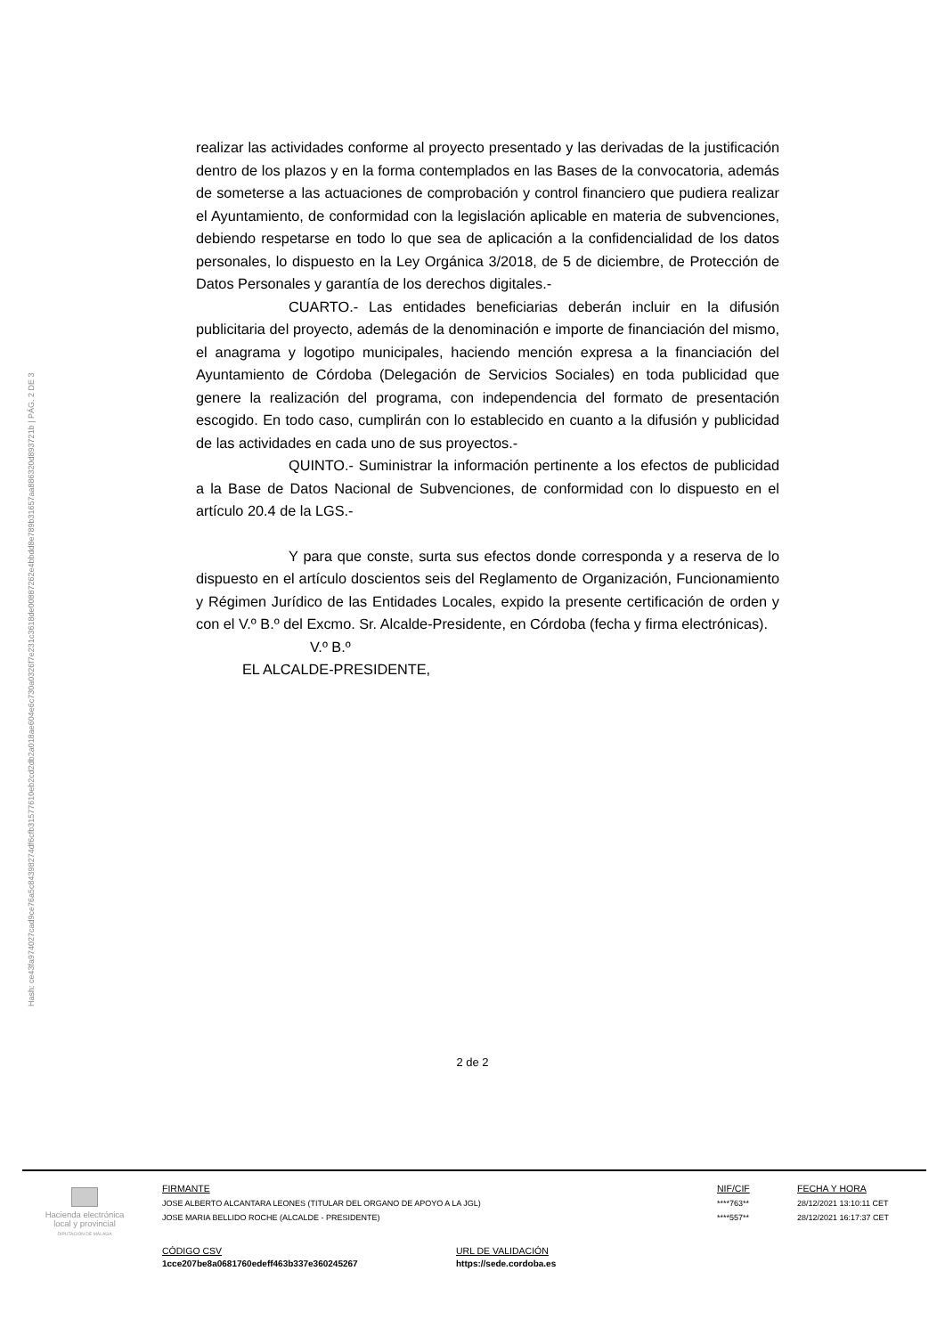Hash: ce43fa974027cad9ce76a5c84398274df6cfb31577610eb2cd2db2a018ae604e6c730a0326f7e231c3618de00887262e4bbdd8e789b31657aa886320d893721b | PÁG. 2 DE 3
realizar las actividades conforme al proyecto presentado y las derivadas de la justificación dentro de los plazos y en la forma contemplados en las Bases de la convocatoria, además de someterse a las actuaciones de comprobación y control financiero que pudiera realizar el Ayuntamiento, de conformidad con la legislación aplicable en materia de subvenciones, debiendo respetarse en todo lo que sea de aplicación a la confidencialidad de los datos personales, lo dispuesto en la Ley Orgánica 3/2018, de 5 de diciembre, de Protección de Datos Personales y garantía de los derechos digitales.-
CUARTO.- Las entidades beneficiarias deberán incluir en la difusión publicitaria del proyecto, además de la denominación e importe de financiación del mismo, el anagrama y logotipo municipales, haciendo mención expresa a la financiación del Ayuntamiento de Córdoba (Delegación de Servicios Sociales) en toda publicidad que genere la realización del programa, con independencia del formato de presentación escogido. En todo caso, cumplirán con lo establecido en cuanto a la difusión y publicidad de las actividades en cada uno de sus proyectos.-
QUINTO.- Suministrar la información pertinente a los efectos de publicidad a la Base de Datos Nacional de Subvenciones, de conformidad con lo dispuesto en el artículo 20.4 de la LGS.-
Y para que conste, surta sus efectos donde corresponda y a reserva de lo dispuesto en el artículo doscientos seis del Reglamento de Organización, Funcionamiento y Régimen Jurídico de las Entidades Locales, expido la presente certificación de orden y con el V.º B.º del Excmo. Sr. Alcalde-Presidente, en Córdoba (fecha y firma electrónicas).
V.º B.º
EL ALCALDE-PRESIDENTE,
2 de 2
Hacienda electrónica
local y provincial
DIPUTACIÓN DE MÁLAGA
FIRMANTE
JOSE ALBERTO ALCANTARA LEONES (TITULAR DEL ORGANO DE APOYO A LA JGL)
JOSE MARIA BELLIDO ROCHE (ALCALDE - PRESIDENTE)
NIF/CIF
****763**
****557**
FECHA Y HORA
28/12/2021 13:10:11 CET
28/12/2021 16:17:37 CET
CÓDIGO CSV
1cce207be8a0681760edeff463b337e360245267
URL DE VALIDACIÓN
https://sede.cordoba.es